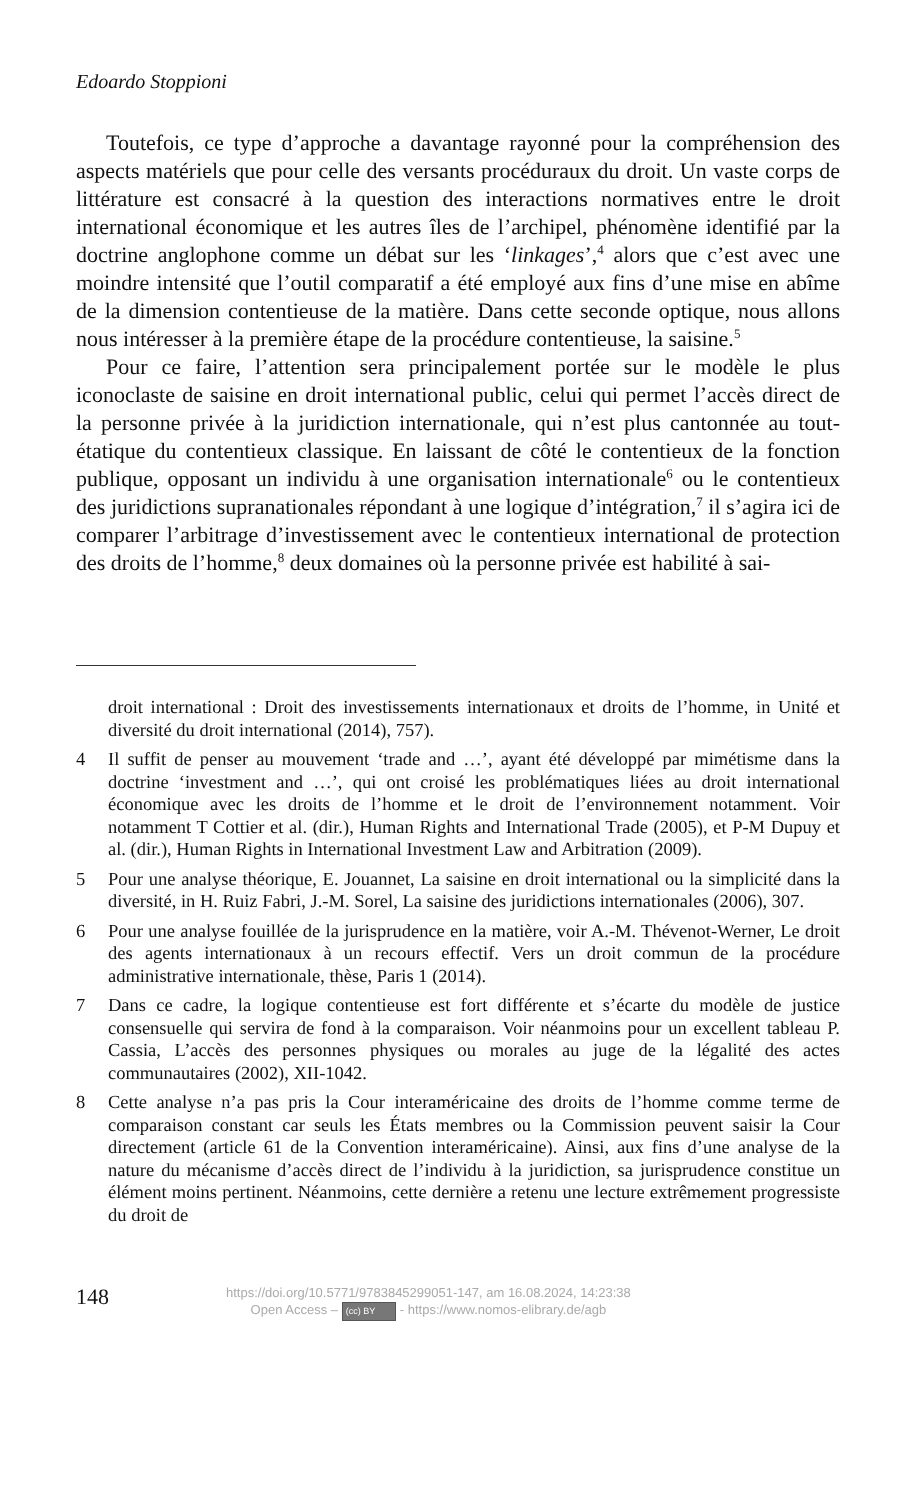Edoardo Stoppioni
Toutefois, ce type d’approche a davantage rayonné pour la compréhension des aspects matériels que pour celle des versants procéduraux du droit. Un vaste corps de littérature est consacré à la question des interactions normatives entre le droit international économique et les autres îles de l’archipel, phénomène identifié par la doctrine anglophone comme un débat sur les ‘linkages’,<sup>4</sup> alors que c’est avec une moindre intensité que l’outil comparatif a été employé aux fins d’une mise en abîme de la dimension contentieuse de la matière. Dans cette seconde optique, nous allons nous intéresser à la première étape de la procédure contentieuse, la saisine.<sup>5</sup>
Pour ce faire, l’attention sera principalement portée sur le modèle le plus iconoclaste de saisine en droit international public, celui qui permet l’accès direct de la personne privée à la juridiction internationale, qui n’est plus cantonnée au tout-étatique du contentieux classique. En laissant de côté le contentieux de la fonction publique, opposant un individu à une organisation internationale<sup>6</sup> ou le contentieux des juridictions supranationales répondant à une logique d’intégration,<sup>7</sup> il s’agira ici de comparer l’arbitrage d’investissement avec le contentieux international de protection des droits de l’homme,<sup>8</sup> deux domaines où la personne privée est habilité à sai-
droit international : Droit des investissements internationaux et droits de l’homme, in Unité et diversité du droit international (2014), 757).
4 Il suffit de penser au mouvement ‘trade and …’, ayant été développé par mimétisme dans la doctrine ‘investment and …’, qui ont croisé les problématiques liées au droit international économique avec les droits de l’homme et le droit de l’environnement notamment. Voir notamment T Cottier et al. (dir.), Human Rights and International Trade (2005), et P-M Dupuy et al. (dir.), Human Rights in International Investment Law and Arbitration (2009).
5 Pour une analyse théorique, E. Jouannet, La saisine en droit international ou la simplicité dans la diversité, in H. Ruiz Fabri, J.-M. Sorel, La saisine des juridictions internationales (2006), 307.
6 Pour une analyse fouillée de la jurisprudence en la matière, voir A.-M. Thévenot-Werner, Le droit des agents internationaux à un recours effectif. Vers un droit commun de la procédure administrative internationale, thèse, Paris 1 (2014).
7 Dans ce cadre, la logique contentieuse est fort différente et s’écarte du modèle de justice consensuelle qui servira de fond à la comparaison. Voir néanmoins pour un excellent tableau P. Cassia, L’accès des personnes physiques ou morales au juge de la légalité des actes communautaires (2002), XII-1042.
8 Cette analyse n’a pas pris la Cour interaméricaine des droits de l’homme comme terme de comparaison constant car seuls les États membres ou la Commission peuvent saisir la Cour directement (article 61 de la Convention interaméricaine). Ainsi, aux fins d’une analyse de la nature du mécanisme d’accès direct de l’individu à la juridiction, sa jurisprudence constitue un élément moins pertinent. Néanmoins, cette dernière a retenu une lecture extrêmement progressiste du droit de
148
https://doi.org/10.5771/9783845299051-147, am 16.08.2024, 14:23:38
Open Access – (cc) BY - https://www.nomos-elibrary.de/agb